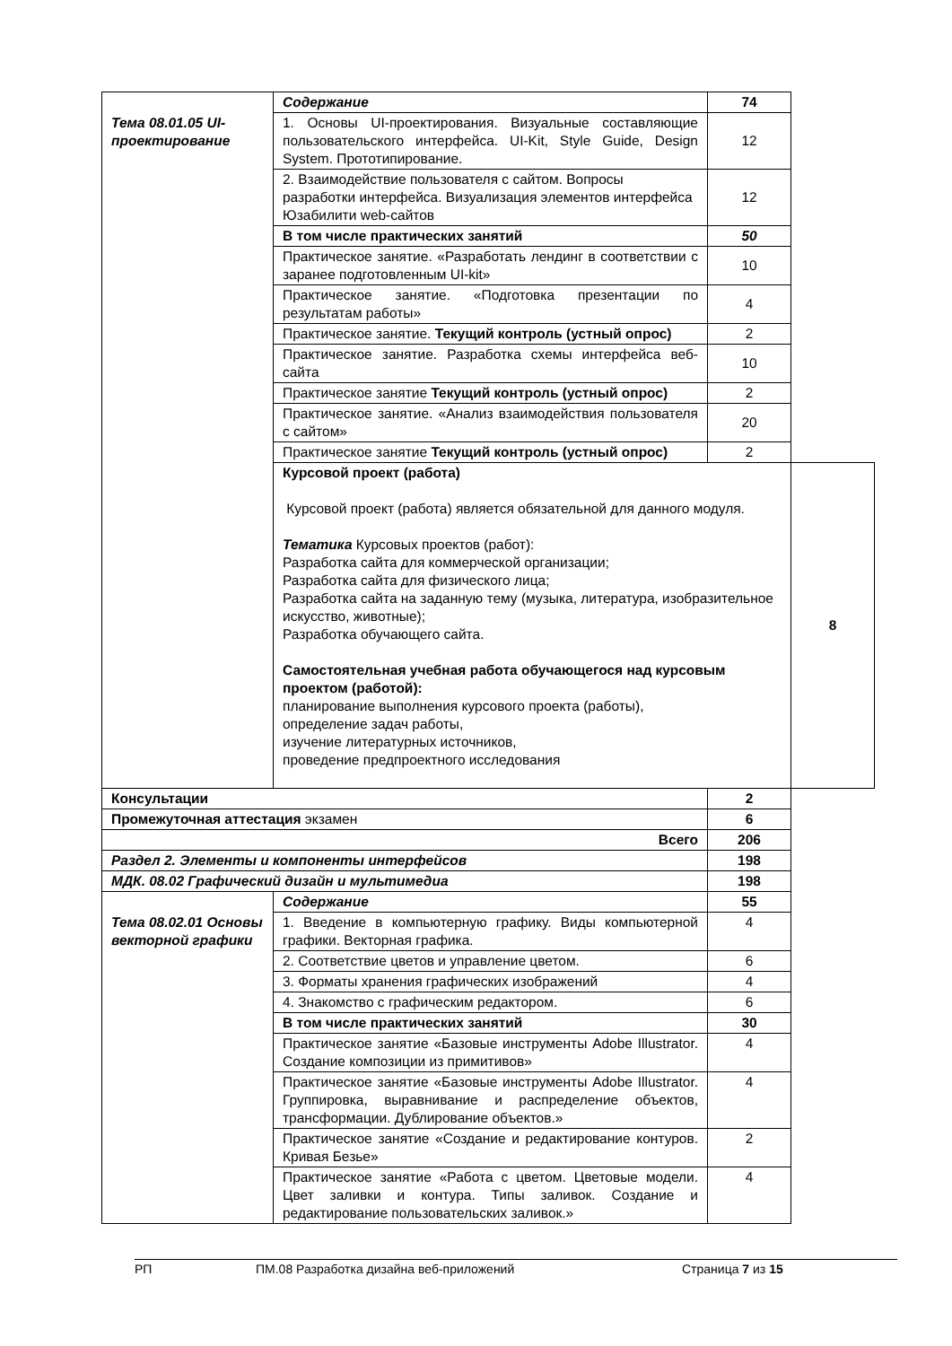| Тема 08.01.05 UI-проектирование | Содержание | | 74 | |
| | 1. Основы UI-проектирования. Визуальные составляющие пользовательского интерфейса. UI-Kit, Style Guide, Design System. Прототипирование. | | 12 | |
| | 2. Взаимодействие пользователя с сайтом. Вопросы разработки интерфейса. Визуализация элементов интерфейса Юзабилити web-сайтов | | 12 | |
| | В том числе практических занятий | | 50 | |
| | Практическое занятие. «Разработать лендинг в соответствии с заранее подготовленным UI-kit» | | 10 | |
| | Практическое занятие. «Подготовка презентации по результатам работы» | | 4 | |
| | Практическое занятие. Текущий контроль (устный опрос) | | 2 | |
| | Практическое занятие. Разработка схемы интерфейса веб-сайта | | 10 | |
| | Практическое занятие Текущий контроль (устный опрос) | | 2 | |
| | Практическое занятие. «Анализ взаимодействия пользователя с сайтом» | | 20 | |
| | Практическое занятие Текущий контроль (устный опрос) | | 2 | |
| | Курсовой проект (работа) Курсовой проект (работа) является обязательной для данного модуля. Тематика Курсовых проектов (работ): Разработка сайта для коммерческой организации; Разработка сайта для физического лица; Разработка сайта на заданную тему (музыка, литература, изобразительное искусство, животные); Разработка обучающего сайта. Самостоятельная учебная работа обучающегося над курсовым проектом (работой): планирование выполнения курсового проекта (работы), определение задач работы, изучение литературных источников, проведение предпроектного исследования | | | 8 |
| Консультации | | | 2 | |
| Промежуточная аттестация экзамен | | | 6 | |
| Всего | | | 206 | |
| Раздел 2. Элементы и компоненты интерфейсов | | | 198 | |
| МДК. 08.02 Графический дизайн и мультимедиа | | | 198 | |
| Тема 08.02.01 Основы векторной графики | | Содержание | 55 | |
| | | 1. Введение в компьютерную графику. Виды компьютерной графики. Векторная графика. | 4 | |
| | | 2. Соответствие цветов и управление цветом. | 6 | |
| | | 3. Форматы хранения графических изображений | 4 | |
| | | 4. Знакомство с графическим редактором. | 6 | |
| | | В том числе практических занятий | 30 | |
| | | Практическое занятие «Базовые инструменты Adobe Illustrator. Создание композиции из примитивов» | 4 | |
| | | Практическое занятие «Базовые инструменты Adobe Illustrator. Группировка, выравнивание и распределение объектов, трансформации. Дублирование объектов.» | 4 | |
| | | Практическое занятие «Создание и редактирование контуров. Кривая Безье» | 2 | |
| | | Практическое занятие «Работа с цветом. Цветовые модели. Цвет заливки и контура. Типы заливок. Создание и редактирование пользовательских заливок.» | 4 | |
РП ПМ.08 Разработка дизайна веб-приложений Страница 7 из 15